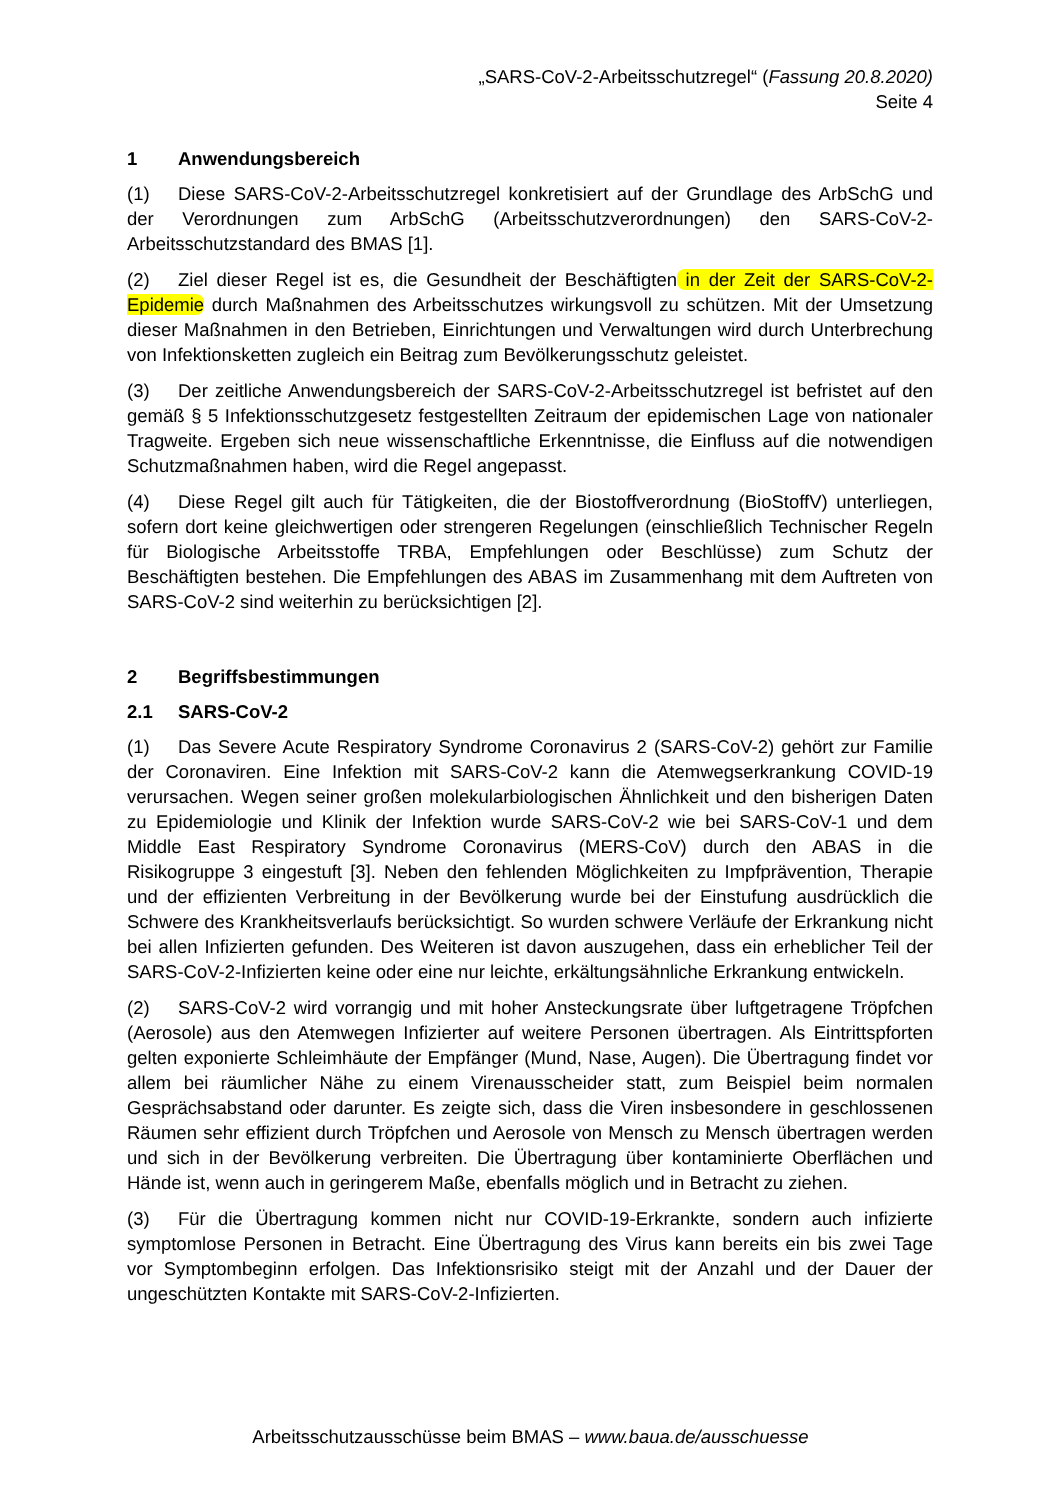„SARS-CoV-2-Arbeitsschutzregel“ (Fassung 20.8.2020)
Seite 4
1 Anwendungsbereich
(1) Diese SARS-CoV-2-Arbeitsschutzregel konkretisiert auf der Grundlage des ArbSchG und der Verordnungen zum ArbSchG (Arbeitsschutzverordnungen) den SARS-CoV-2-Arbeitsschutzstandard des BMAS [1].
(2) Ziel dieser Regel ist es, die Gesundheit der Beschäftigten in der Zeit der SARS-CoV-2-Epidemie durch Maßnahmen des Arbeitsschutzes wirkungsvoll zu schützen. Mit der Umsetzung dieser Maßnahmen in den Betrieben, Einrichtungen und Verwaltungen wird durch Unterbrechung von Infektionsketten zugleich ein Beitrag zum Bevölkerungsschutz geleistet.
(3) Der zeitliche Anwendungsbereich der SARS-CoV-2-Arbeitsschutzregel ist befristet auf den gemäß § 5 Infektionsschutzgesetz festgestellten Zeitraum der epidemischen Lage von nationaler Tragweite. Ergeben sich neue wissenschaftliche Erkenntnisse, die Einfluss auf die notwendigen Schutzmaßnahmen haben, wird die Regel angepasst.
(4) Diese Regel gilt auch für Tätigkeiten, die der Biostoffverordnung (BioStoffV) unterliegen, sofern dort keine gleichwertigen oder strengeren Regelungen (einschließlich Technischer Regeln für Biologische Arbeitsstoffe TRBA, Empfehlungen oder Beschlüsse) zum Schutz der Beschäftigten bestehen. Die Empfehlungen des ABAS im Zusammenhang mit dem Auftreten von SARS-CoV-2 sind weiterhin zu berücksichtigen [2].
2 Begriffsbestimmungen
2.1 SARS-CoV-2
(1) Das Severe Acute Respiratory Syndrome Coronavirus 2 (SARS-CoV-2) gehört zur Familie der Coronaviren. Eine Infektion mit SARS-CoV-2 kann die Atemwegserkrankung COVID-19 verursachen. Wegen seiner großen molekularbiologischen Ähnlichkeit und den bisherigen Daten zu Epidemiologie und Klinik der Infektion wurde SARS-CoV-2 wie bei SARS-CoV-1 und dem Middle East Respiratory Syndrome Coronavirus (MERS-CoV) durch den ABAS in die Risikogruppe 3 eingestuft [3]. Neben den fehlenden Möglichkeiten zu Impfprävention, Therapie und der effizienten Verbreitung in der Bevölkerung wurde bei der Einstufung ausdrücklich die Schwere des Krankheitsverlaufs berücksichtigt. So wurden schwere Verläufe der Erkrankung nicht bei allen Infizierten gefunden. Des Weiteren ist davon auszugehen, dass ein erheblicher Teil der SARS-CoV-2-Infizierten keine oder eine nur leichte, erkältungsähnliche Erkrankung entwickeln.
(2) SARS-CoV-2 wird vorrangig und mit hoher Ansteckungsrate über luftgetragene Tröpfchen (Aerosole) aus den Atemwegen Infizierter auf weitere Personen übertragen. Als Eintrittspforten gelten exponierte Schleimhäute der Empfänger (Mund, Nase, Augen). Die Übertragung findet vor allem bei räumlicher Nähe zu einem Virenausscheider statt, zum Beispiel beim normalen Gesprächsabstand oder darunter. Es zeigte sich, dass die Viren insbesondere in geschlossenen Räumen sehr effizient durch Tröpfchen und Aerosole von Mensch zu Mensch übertragen werden und sich in der Bevölkerung verbreiten. Die Übertragung über kontaminierte Oberflächen und Hände ist, wenn auch in geringerem Maße, ebenfalls möglich und in Betracht zu ziehen.
(3) Für die Übertragung kommen nicht nur COVID-19-Erkrankte, sondern auch infizierte symptomlose Personen in Betracht. Eine Übertragung des Virus kann bereits ein bis zwei Tage vor Symptombeginn erfolgen. Das Infektionsrisiko steigt mit der Anzahl und der Dauer der ungeschützten Kontakte mit SARS-CoV-2-Infizierten.
Arbeitsschutzausschüsse beim BMAS – www.baua.de/ausschuesse